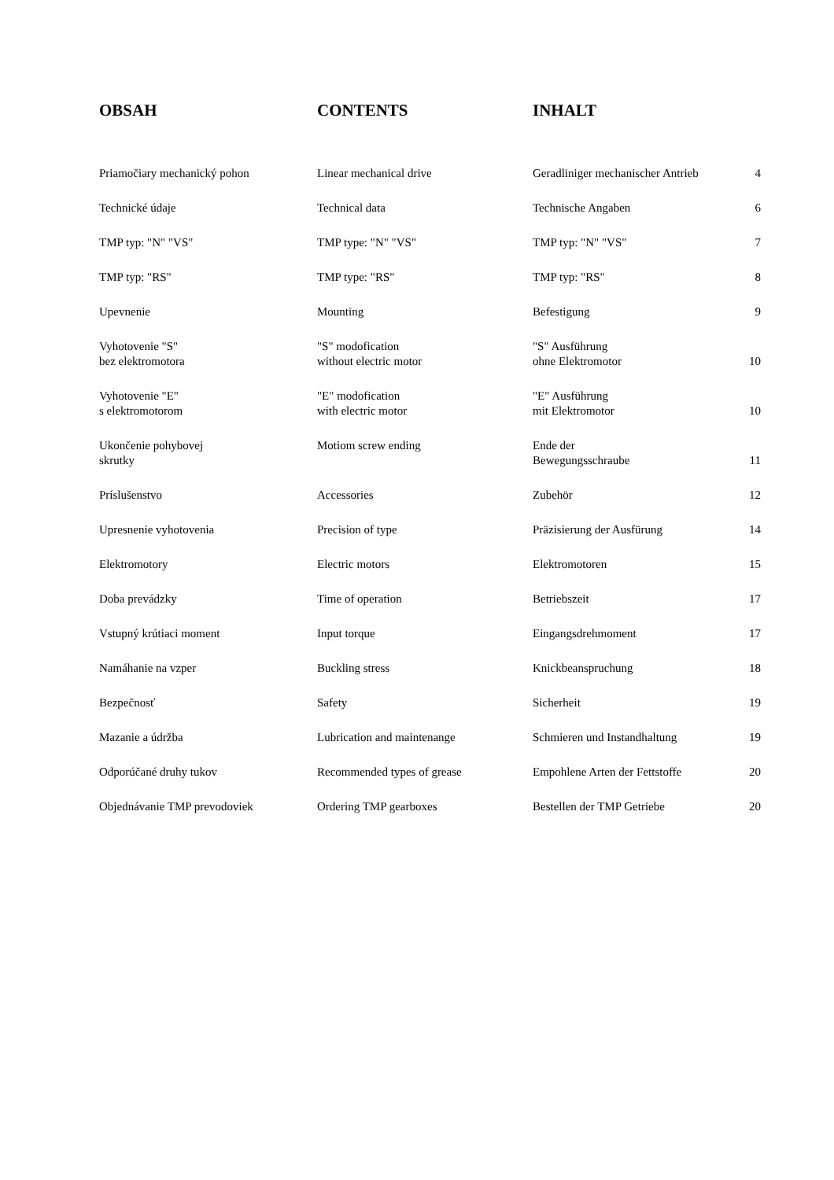| OBSAH | CONTENTS | INHALT | |
| --- | --- | --- | --- |
| Priamočiary mechanický pohon | Linear mechanical drive | Geradliniger mechanischer Antrieb | 4 |
| Technické údaje | Technical data | Technische Angaben | 6 |
| TMP typ: "N" "VS" | TMP type: "N" "VS" | TMP typ: "N" "VS" | 7 |
| TMP typ: "RS" | TMP type: "RS" | TMP typ: "RS" | 8 |
| Upevnenie | Mounting | Befestigung | 9 |
| Vyhotovenie "S" bez elektromotora | "S" modofication without electric motor | "S" Ausführung ohne Elektromotor | 10 |
| Vyhotovenie "E" s elektromotorom | "E" modofication with electric motor | "E" Ausführung mit Elektromotor | 10 |
| Ukončenie pohybovej skrutky | Motiom screw ending | Ende der Bewegungsschraube | 11 |
| Príslušenstvo | Accessories | Zubehör | 12 |
| Upresnenie vyhotovenia | Precision of type | Präzisierung der Ausfürung | 14 |
| Elektromotory | Electric motors | Elektromotoren | 15 |
| Doba prevádzky | Time of operation | Betriebszeit | 17 |
| Vstupný krútiaci moment | Input torque | Eingangsdrehmoment | 17 |
| Namáhanie na vzper | Buckling stress | Knickbeanspruchung | 18 |
| Bezpečnosť | Safety | Sicherheit | 19 |
| Mazanie a údržba | Lubrication and maintenange | Schmieren und Instandhaltung | 19 |
| Odporúčané druhy tukov | Recommended types of grease | Empohlene Arten der Fettstoffe | 20 |
| Objednávanie TMP prevodoviek | Ordering TMP gearboxes | Bestellen der TMP Getriebe | 20 |